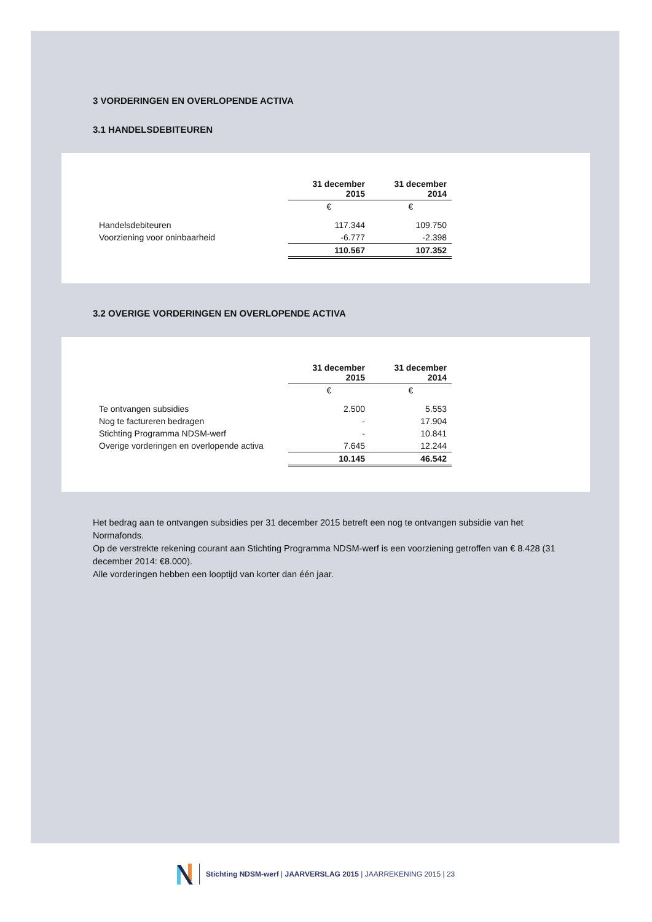3 VORDERINGEN EN OVERLOPENDE ACTIVA
3.1 HANDELSDEBITEUREN
| | 31 december 2015 | 31 december 2014 |
| | € | € |
| Handelsdebiteuren | 117.344 | 109.750 |
| Voorziening voor oninbaarheid | -6.777 | -2.398 |
| | 110.567 | 107.352 |
3.2 OVERIGE VORDERINGEN EN OVERLOPENDE ACTIVA
| | 31 december 2015 | 31 december 2014 |
| | € | € |
| Te ontvangen subsidies | 2.500 | 5.553 |
| Nog te factureren bedragen | - | 17.904 |
| Stichting Programma NDSM-werf | - | 10.841 |
| Overige vorderingen en overlopende activa | 7.645 | 12.244 |
| | 10.145 | 46.542 |
Het bedrag aan te ontvangen subsidies per 31 december 2015 betreft een nog te ontvangen subsidie van het Normafonds.
Op de verstrekte rekening courant aan Stichting Programma NDSM-werf is een voorziening getroffen van € 8.428 (31 december 2014: €8.000).
Alle vorderingen hebben een looptijd van korter dan één jaar.
Stichting NDSM-werf | JAARVERSLAG 2015 | JAARREKENING 2015 | 23